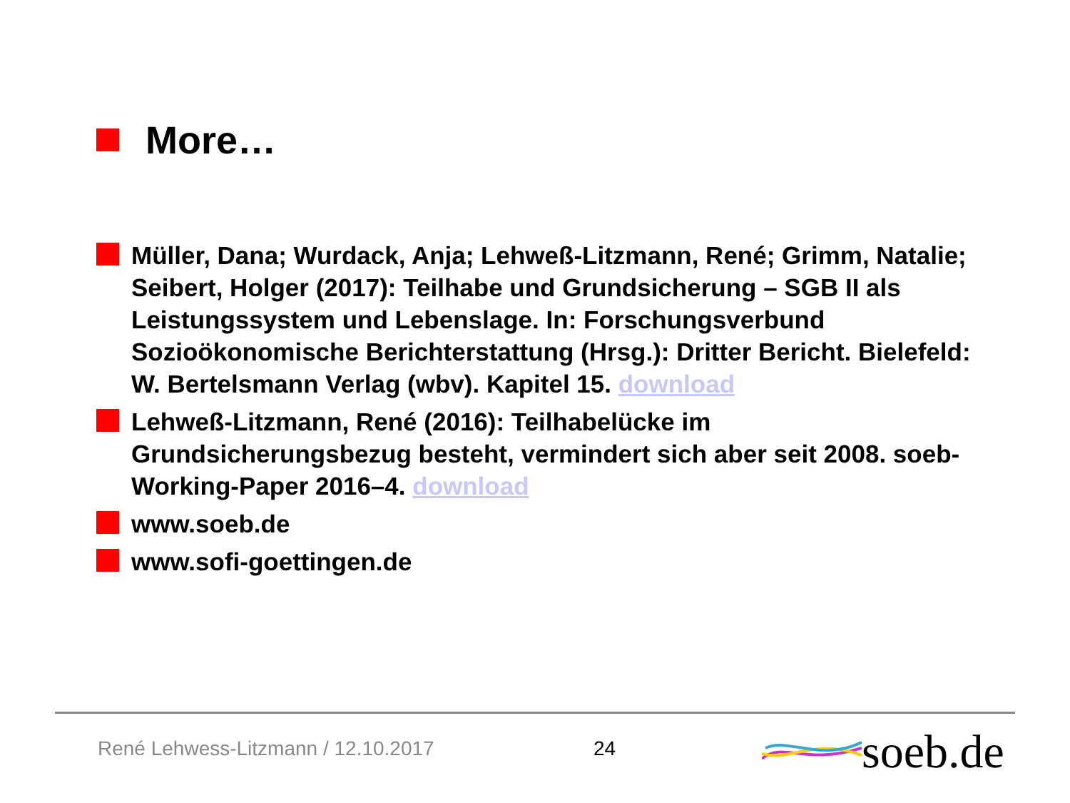More…
Müller, Dana; Wurdack, Anja; Lehweß-Litzmann, René; Grimm, Natalie; Seibert, Holger (2017): Teilhabe und Grundsicherung – SGB II als Leistungssystem und Lebenslage. In: Forschungsverbund Sozioökonomische Berichterstattung (Hrsg.): Dritter Bericht. Bielefeld: W. Bertelsmann Verlag (wbv). Kapitel 15. download
Lehweß-Litzmann, René (2016): Teilhabelücke im Grundsicherungsbezug besteht, vermindert sich aber seit 2008. soeb-Working-Paper 2016–4. download
www.soeb.de
www.sofi-goettingen.de
René Lehwess-Litzmann / 12.10.2017
24
soeb.de